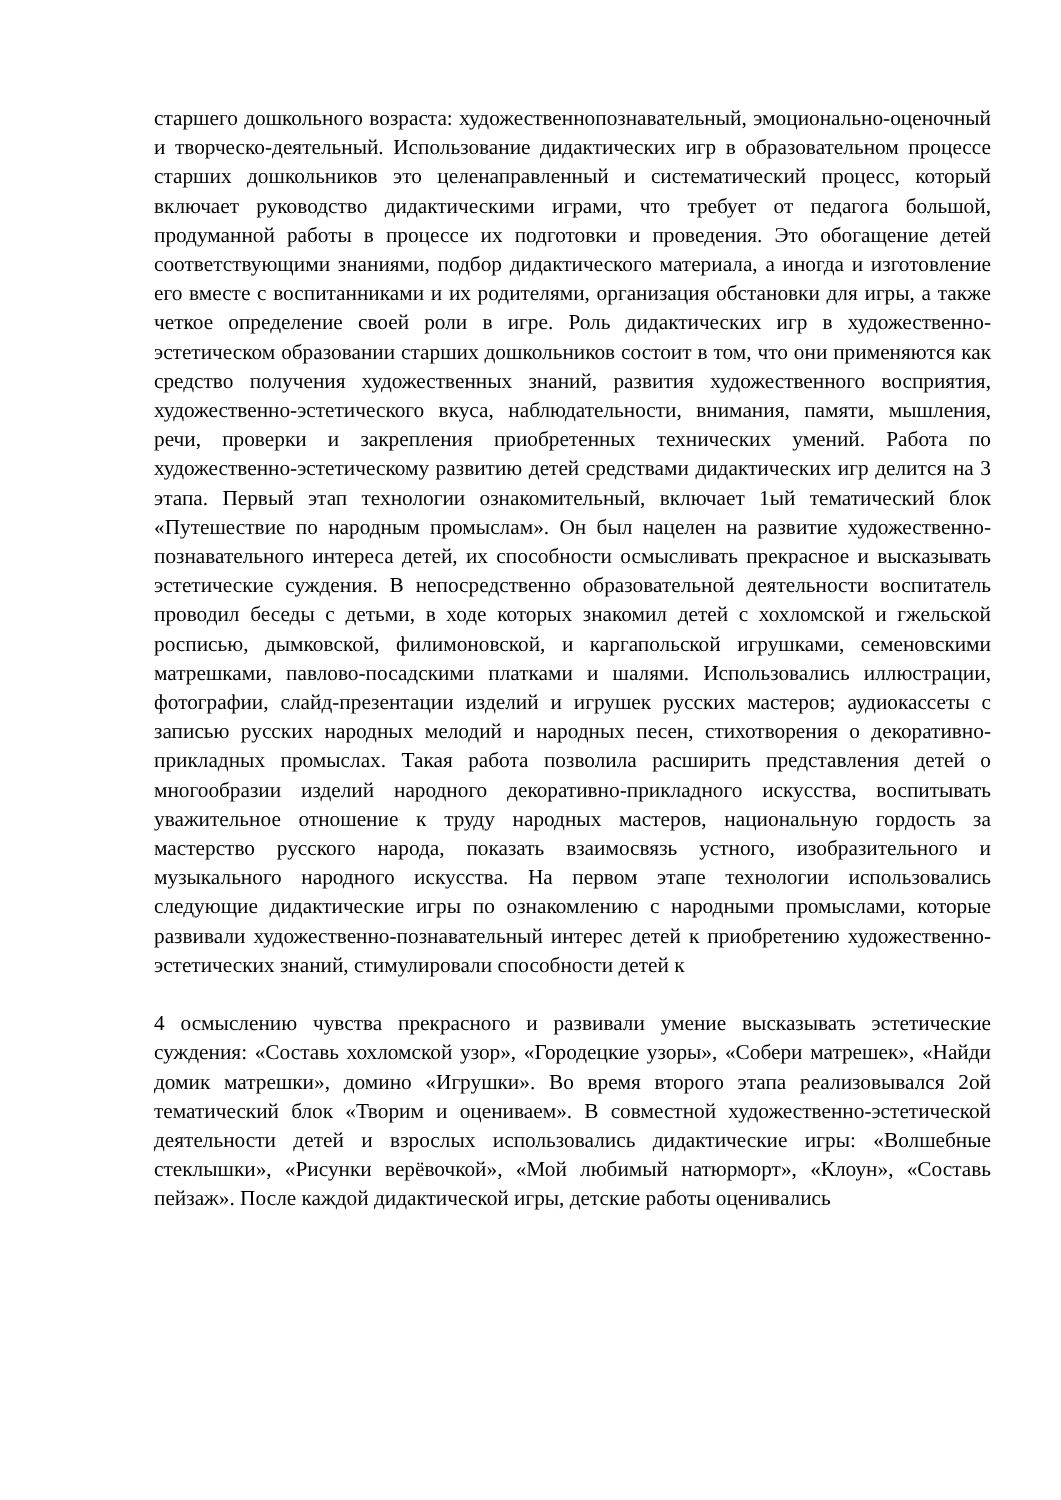старшего дошкольного возраста: художественнопознавательный, эмоционально-оценочный и творческо-деятельный. Использование дидактических игр в образовательном процессе старших дошкольников это целенаправленный и систематический процесс, который включает руководство дидактическими играми, что требует от педагога большой, продуманной работы в процессе их подготовки и проведения. Это обогащение детей соответствующими знаниями, подбор дидактического материала, а иногда и изготовление его вместе с воспитанниками и их родителями, организация обстановки для игры, а также четкое определение своей роли в игре. Роль дидактических игр в художественно-эстетическом образовании старших дошкольников состоит в том, что они применяются как средство получения художественных знаний, развития художественного восприятия, художественно-эстетического вкуса, наблюдательности, внимания, памяти, мышления, речи, проверки и закрепления приобретенных технических умений. Работа по художественно-эстетическому развитию детей средствами дидактических игр делится на 3 этапа. Первый этап технологии ознакомительный, включает 1ый тематический блок «Путешествие по народным промыслам». Он был нацелен на развитие художественно-познавательного интереса детей, их способности осмысливать прекрасное и высказывать эстетические суждения. В непосредственно образовательной деятельности воспитатель проводил беседы с детьми, в ходе которых знакомил детей с хохломской и гжельской росписью, дымковской, филимоновской, и каргапольской игрушками, семеновскими матрешками, павлово-посадскими платками и шалями. Использовались иллюстрации, фотографии, слайд-презентации изделий и игрушек русских мастеров; аудиокассеты с записью русских народных мелодий и народных песен, стихотворения о декоративно-прикладных промыслах. Такая работа позволила расширить представления детей о многообразии изделий народного декоративно-прикладного искусства, воспитывать уважительное отношение к труду народных мастеров, национальную гордость за мастерство русского народа, показать взаимосвязь устного, изобразительного и музыкального народного искусства. На первом этапе технологии использовались следующие дидактические игры по ознакомлению с народными промыслами, которые развивали художественно-познавательный интерес детей к приобретению художественно-эстетических знаний, стимулировали способности детей к
4 осмыслению чувства прекрасного и развивали умение высказывать эстетические суждения: «Составь хохломской узор», «Городецкие узоры», «Собери матрешек», «Найди домик матрешки», домино «Игрушки». Во время второго этапа реализовывался 2ой тематический блок «Творим и оцениваем». В совместной художественно-эстетической деятельности детей и взрослых использовались дидактические игры: «Волшебные стеклышки», «Рисунки верёвочкой», «Мой любимый натюрморт», «Клоун», «Составь пейзаж». После каждой дидактической игры, детские работы оценивались